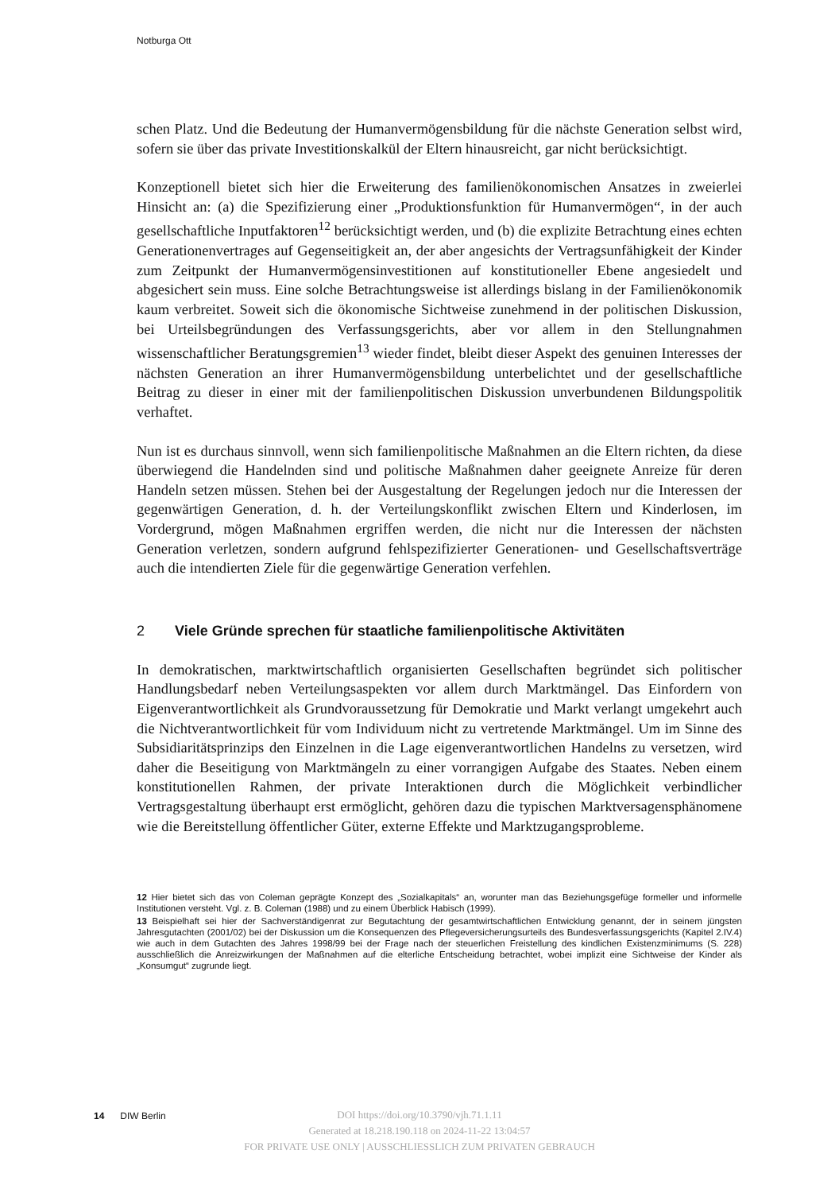Notburga Ott
schen Platz. Und die Bedeutung der Humanvermögensbildung für die nächste Generation selbst wird, sofern sie über das private Investitionskalkül der Eltern hinausreicht, gar nicht berücksichtigt.
Konzeptionell bietet sich hier die Erweiterung des familienökonomischen Ansatzes in zweierlei Hinsicht an: (a) die Spezifizierung einer „Produktionsfunktion für Humanvermögen“, in der auch gesellschaftliche Inputfaktoren<sup>12</sup> berücksichtigt werden, und (b) die explizite Betrachtung eines echten Generationenvertrages auf Gegenseitigkeit an, der aber angesichts der Vertragsunfähigkeit der Kinder zum Zeitpunkt der Humanvermögensinvestitionen auf konstitutioneller Ebene angesiedelt und abgesichert sein muss. Eine solche Betrachtungsweise ist allerdings bislang in der Familienökonomik kaum verbreitet. Soweit sich die ökonomische Sichtweise zunehmend in der politischen Diskussion, bei Urteilsbegründungen des Verfassungsgerichts, aber vor allem in den Stellungnahmen wissenschaftlicher Beratungsgremien<sup>13</sup> wieder findet, bleibt dieser Aspekt des genuinen Interesses der nächsten Generation an ihrer Humanvermögensbildung unterbelichtet und der gesellschaftliche Beitrag zu dieser in einer mit der familienpolitischen Diskussion unverbundenen Bildungspolitik verhaftet.
Nun ist es durchaus sinnvoll, wenn sich familienpolitische Maßnahmen an die Eltern richten, da diese überwiegend die Handelnden sind und politische Maßnahmen daher geeignete Anreize für deren Handeln setzen müssen. Stehen bei der Ausgestaltung der Regelungen jedoch nur die Interessen der gegenwärtigen Generation, d. h. der Verteilungskonflikt zwischen Eltern und Kinderlosen, im Vordergrund, mögen Maßnahmen ergriffen werden, die nicht nur die Interessen der nächsten Generation verletzen, sondern aufgrund fehlspezifizierter Generationen- und Gesellschaftsverträge auch die intendierten Ziele für die gegenwärtige Generation verfehlen.
2 Viele Gründe sprechen für staatliche familienpolitische Aktivitäten
In demokratischen, marktwirtschaftlich organisierten Gesellschaften begründet sich politischer Handlungsbedarf neben Verteilungsaspekten vor allem durch Marktmängel. Das Einfordern von Eigenverantwortlichkeit als Grundvoraussetzung für Demokratie und Markt verlangt umgekehrt auch die Nichtverantwortlichkeit für vom Individuum nicht zu vertretende Marktmängel. Um im Sinne des Subsidiaritätsprinzips den Einzelnen in die Lage eigenverantwortlichen Handelns zu versetzen, wird daher die Beseitigung von Marktmängeln zu einer vorrangigen Aufgabe des Staates. Neben einem konstitutionellen Rahmen, der private Interaktionen durch die Möglichkeit verbindlicher Vertragsgestaltung überhaupt erst ermöglicht, gehören dazu die typischen Marktversagensphänomene wie die Bereitstellung öffentlicher Güter, externe Effekte und Marktzugangsprobleme.
12 Hier bietet sich das von Coleman geprägte Konzept des „Sozialkapitals“ an, worunter man das Beziehungsgefüge formeller und informelle Institutionen versteht. Vgl. z. B. Coleman (1988) und zu einem Überblick Habisch (1999).
13 Beispielhaft sei hier der Sachverständigenrat zur Begutachtung der gesamtwirtschaftlichen Entwicklung genannt, der in seinem jüngsten Jahresgutachten (2001/02) bei der Diskussion um die Konsequenzen des Pflegeversicherungsurteils des Bundesverfassungsgerichts (Kapitel 2.IV.4) wie auch in dem Gutachten des Jahres 1998/99 bei der Frage nach der steuerlichen Freistellung des kindlichen Existenzminimums (S. 228) ausschließlich die Anreizwirkungen der Maßnahmen auf die elterliche Entscheidung betrachtet, wobei implizit eine Sichtweise der Kinder als „Konsumgut“ zugrunde liegt.
14 DIW Berlin
DOI https://doi.org/10.3790/vjh.71.1.11
Generated at 18.218.190.118 on 2024-11-22 13:04:57
FOR PRIVATE USE ONLY | AUSSCHLIESSLICH ZUM PRIVATEN GEBRAUCH